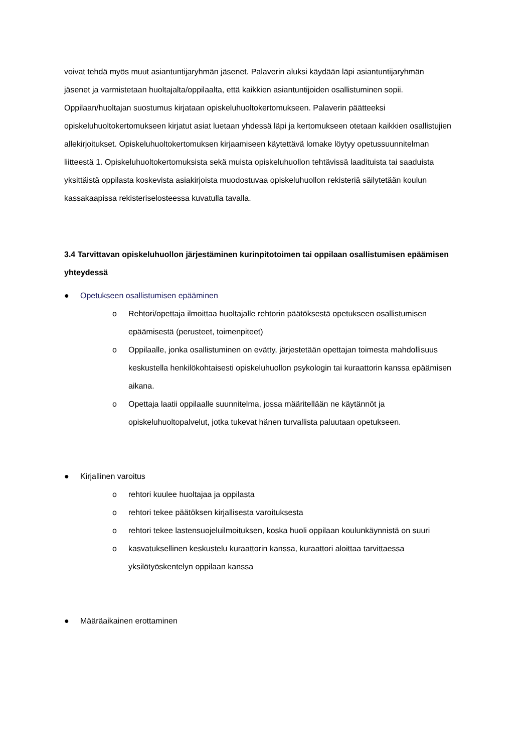voivat tehdä myös muut asiantuntijaryhmän jäsenet. Palaverin aluksi käydään läpi asiantuntijaryhmän jäsenet ja varmistetaan huoltajalta/oppilaalta, että kaikkien asiantuntijoiden osallistuminen sopii. Oppilaan/huoltajan suostumus kirjataan opiskeluhuoltokertomukseen. Palaverin päätteeksi opiskeluhuoltokertomukseen kirjatut asiat luetaan yhdessä läpi ja kertomukseen otetaan kaikkien osallistujien allekirjoitukset. Opiskeluhuoltokertomuksen kirjaamiseen käytettävä lomake löytyy opetussuunnitelman liitteestä 1. Opiskeluhuoltokertomuksista sekä muista opiskeluhuollon tehtävissä laadituista tai saaduista yksittäistä oppilasta koskevista asiakirjoista muodostuvaa opiskeluhuollon rekisteriä säilytetään koulun kassakaapissa rekisteriselosteessa kuvatulla tavalla.
3.4 Tarvittavan opiskeluhuollon järjestäminen kurinpitotoimen tai oppilaan osallistumisen epäämisen yhteydessä
● Opetukseen osallistumisen epääminen
o Rehtori/opettaja ilmoittaa huoltajalle rehtorin päätöksestä opetukseen osallistumisen epäämisestä (perusteet, toimenpiteet)
o Oppilaalle, jonka osallistuminen on evätty, järjestetään opettajan toimesta mahdollisuus keskustella henkilökohtaisesti opiskeluhuollon psykologin tai kuraattorin kanssa epäämisen aikana.
o Opettaja laatii oppilaalle suunnitelma, jossa määritellään ne käytännöt ja opiskeluhuoltopalvelut, jotka tukevat hänen turvallista paluutaan opetukseen.
● Kirjallinen varoitus
o rehtori kuulee huoltajaa ja oppilasta
o rehtori tekee päätöksen kirjallisesta varoituksesta
o rehtori tekee lastensuojeluilmoituksen, koska huoli oppilaan koulunkäynnistä on suuri
o kasvatuksellinen keskustelu kuraattorin kanssa, kuraattori aloittaa tarvittaessa yksilötyöskentelyn oppilaan kanssa
● Määräaikainen erottaminen